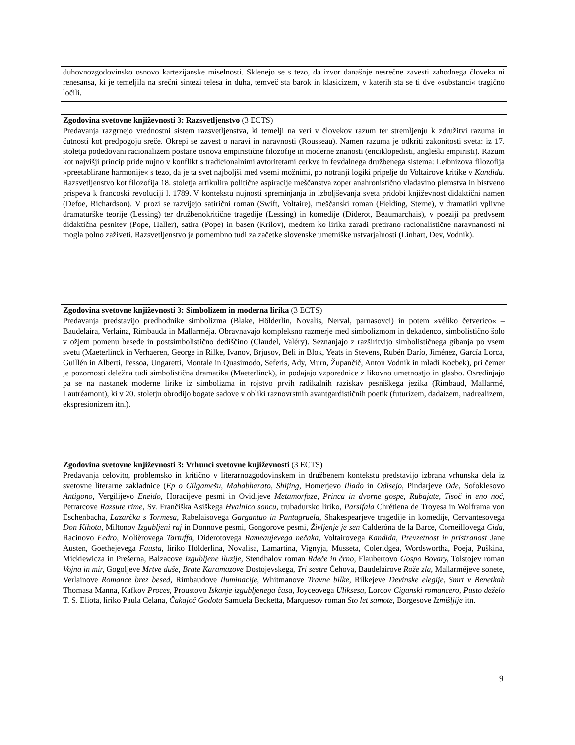duhovnozgodovinsko osnovo kartezijanske miselnosti. Sklenejo se s tezo, da izvor današnje nesrečne zavesti zahodnega človeka ni renesansa, ki je temeljila na srečni sintezi telesa in duha, temveč sta barok in klasicizem, v katerih sta se ti dve »substanci« tragično ločili.
Zgodovina svetovne književnosti 3: Razsvetljenstvo (3 ECTS)
Predavanja razgrnejo vrednostni sistem razsvetljenstva, ki temelji na veri v človekov razum ter stremljenju k združitvi razuma in čutnosti kot predpogoju sreče. Okrepi se zavest o naravi in naravnosti (Rousseau). Namen razuma je odkriti zakonitosti sveta: iz 17. stoletja podedovani racionalizem postane osnova empiristične filozofije in moderne znanosti (enciklopedisti, angleški empiristi). Razum kot najvišji princip pride nujno v konflikt s tradicionalnimi avtoritetami cerkve in fevdalnega družbenega sistema: Leibnizova filozofija »preetablirane harmonije« s tezo, da je ta svet najboljši med vsemi možnimi, po notranji logiki pripelje do Voltairove kritike v Kandidu. Razsvetljenstvo kot filozofija 18. stoletja artikulira politične aspiracije meščanstva zoper anahronistično vladavino plemstva in bistveno prispeva k francoski revoluciji l. 1789. V kontekstu nujnosti spreminjanja in izboljševanja sveta pridobi književnost didaktični namen (Defoe, Richardson). V prozi se razvijejo satirični roman (Swift, Voltaire), meščanski roman (Fielding, Sterne), v dramatiki vplivne dramaturške teorije (Lessing) ter družbenokritične tragedije (Lessing) in komedije (Diderot, Beaumarchais), v poeziji pa predvsem didaktična pesnitev (Pope, Haller), satira (Pope) in basen (Krilov), medtem ko lirika zaradi pretirano racionalistične naravnanosti ni mogla polno zaživeti. Razsvetljenstvo je pomembno tudi za začetke slovenske umetniške ustvarjalnosti (Linhart, Dev, Vodnik).
Zgodovina svetovne književnosti 3: Simbolizem in moderna lirika (3 ECTS)
Predavanja predstavijo predhodnike simbolizma (Blake, Hölderlin, Novalis, Nerval, parnasovci) in potem »véliko četverico« – Baudelaira, Verlaina, Rimbauda in Mallarméja. Obravnavajo kompleksno razmerje med simbolizmom in dekadenco, simbolistično šolo v ožjem pomenu besede in postsimbolistično dediščino (Claudel, Valéry). Seznanjajo z razširitvijo simbolističnega gibanja po vsem svetu (Maeterlinck in Verhaeren, George in Rilke, Ivanov, Brjusov, Beli in Blok, Yeats in Stevens, Rubén Darío, Jiménez, García Lorca, Guillén in Alberti, Pessoa, Ungaretti, Montale in Quasimodo, Seferis, Ady, Murn, Župančič, Anton Vodnik in mladi Kocbek), pri čemer je pozornosti deležna tudi simbolistična dramatika (Maeterlinck), in podajajo vzporednice z likovno umetnostjo in glasbo. Osredinjajo pa se na nastanek moderne lirike iz simbolizma in rojstvo prvih radikalnih raziskav pesniškega jezika (Rimbaud, Mallarmé, Lautréamont), ki v 20. stoletju obrodijo bogate sadove v obliki raznovrstnih avantgardističnih poetik (futurizem, dadaizem, nadrealizem, ekspresionizem itn.).
Zgodovina svetovne književnosti 3: Vrhunci svetovne književnosti (3 ECTS)
Predavanja celovito, problemsko in kritično v literarnozgodovinskem in družbenem kontekstu predstavijo izbrana vrhunska dela iz svetovne literarne zakladnice (Ep o Gilgamešu, Mahabharato, Shijing, Homerjevo Iliado in Odisejo, Pindarjeve Ode, Sofoklesovo Antigono, Vergilijevo Eneido, Horacijeve pesmi in Ovidijeve Metamorfoze, Princa in dvorne gospe, Rubajate, Tisoč in eno noč, Petrarcove Razsute rime, Sv. Frančiška Asiškega Hvalnico soncu, trubadursko liriko, Parsifala Chrétiena de Troyesa in Wolframa von Eschenbacha, Lazarčka s Tormesa, Rabelaisovega Gargantuo in Pantagruela, Shakespearjeve tragedije in komedije, Cervantesovega Don Kihota, Miltonov Izgubljeni raj in Donnove pesmi, Gongorove pesmi, Življenje je sen Calderóna de la Barce, Corneillovega Cida, Racinovo Fedro, Molièrovega Tartuffa, Diderotovega Rameaujevega nečaka, Voltairovega Kandida, Prevzetnost in pristranost Jane Austen, Goethejevega Fausta, liriko Hölderlina, Novalisa, Lamartina, Vignyja, Musseta, Coleridgea, Wordswortha, Poeja, Puškina, Mickiewicza in Prešerna, Balzacove Izgubljene iluzije, Stendhalov roman Rdeče in črno, Flaubertovo Gospo Bovary, Tolstojev roman Vojna in mir, Gogoljeve Mrtve duše, Brate Karamazove Dostojevskega, Tri sestre Čehova, Baudelairove Rože zla, Mallarméjeve sonete, Verlainove Romance brez besed, Rimbaudove Iluminacije, Whitmanove Travne bilke, Rilkejeve Devinske elegije, Smrt v Benetkah Thomasa Manna, Kafkov Proces, Proustovo Iskanje izgubljenega časa, Joyceovega Uliksesa, Lorcov Ciganski romancero, Pusto deželo T. S. Eliota, liriko Paula Celana, Čakajoč Godota Samuela Becketta, Marquesov roman Sto let samote, Borgesove Izmišljije itn.
9